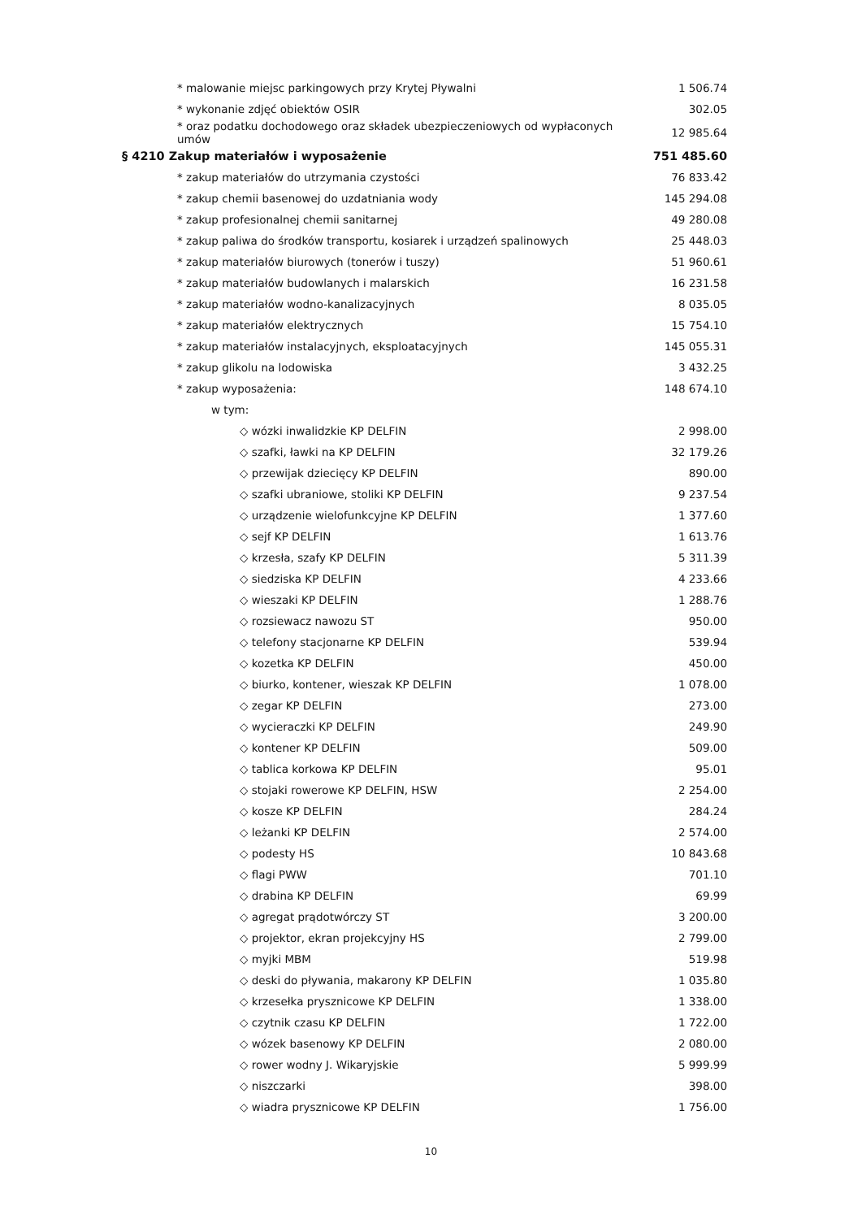| * malowanie miejsc parkingowych przy Krytej Pływalni | 1 506.74 |
| * wykonanie zdjęć obiektów OSIR | 302.05 |
| * oraz podatku dochodowego oraz składek ubezpieczeniowych od wypłaconych umów | 12 985.64 |
| § 4210 Zakup materiałów i wyposażenie | 751 485.60 |
| * zakup materiałów do utrzymania czystości | 76 833.42 |
| * zakup chemii basenowej do uzdatniania wody | 145 294.08 |
| * zakup profesionalnej chemii sanitarnej | 49 280.08 |
| * zakup paliwa do środków transportu, kosiarek i urządzeń spalinowych | 25 448.03 |
| * zakup materiałów biurowych (tonerów i tuszy) | 51 960.61 |
| * zakup materiałów budowlanych i malarskich | 16 231.58 |
| * zakup materiałów wodno-kanalizacyjnych | 8 035.05 |
| * zakup materiałów elektrycznych | 15 754.10 |
| * zakup materiałów instalacyjnych, eksploatacyjnych | 145 055.31 |
| * zakup glikolu na lodowiska | 3 432.25 |
| * zakup wyposażenia: | 148 674.10 |
| w tym: | |
| ◇ wózki inwalidzkie KP DELFIN | 2 998.00 |
| ◇ szafki, ławki na KP DELFIN | 32 179.26 |
| ◇ przewijak dziecięcy KP DELFIN | 890.00 |
| ◇ szafki ubraniowe, stoliki KP DELFIN | 9 237.54 |
| ◇ urządzenie wielofunkcyjne KP DELFIN | 1 377.60 |
| ◇ sejf KP DELFIN | 1 613.76 |
| ◇ krzesła, szafy KP DELFIN | 5 311.39 |
| ◇ siedziska KP DELFIN | 4 233.66 |
| ◇ wieszaki KP DELFIN | 1 288.76 |
| ◇ rozsiewacz nawozu ST | 950.00 |
| ◇ telefony stacjonarne KP DELFIN | 539.94 |
| ◇ kozetka KP DELFIN | 450.00 |
| ◇ biurko, kontener, wieszak KP DELFIN | 1 078.00 |
| ◇ zegar KP DELFIN | 273.00 |
| ◇ wycieraczki KP DELFIN | 249.90 |
| ◇ kontener KP DELFIN | 509.00 |
| ◇ tablica korkowa KP DELFIN | 95.01 |
| ◇ stojaki rowerowe KP DELFIN, HSW | 2 254.00 |
| ◇ kosze KP DELFIN | 284.24 |
| ◇ leżanki KP DELFIN | 2 574.00 |
| ◇ podesty HS | 10 843.68 |
| ◇ flagi PWW | 701.10 |
| ◇ drabina KP DELFIN | 69.99 |
| ◇ agregat prądotwórczy ST | 3 200.00 |
| ◇ projektor, ekran projekcyjny HS | 2 799.00 |
| ◇ myjki MBM | 519.98 |
| ◇ deski do pływania, makarony KP DELFIN | 1 035.80 |
| ◇ krzesełka prysznicowe KP DELFIN | 1 338.00 |
| ◇ czytnik czasu KP DELFIN | 1 722.00 |
| ◇ wózek basenowy KP DELFIN | 2 080.00 |
| ◇ rower wodny J. Wikaryjskie | 5 999.99 |
| ◇ niszczarki | 398.00 |
| ◇ wiadra prysznicowe KP DELFIN | 1 756.00 |
10